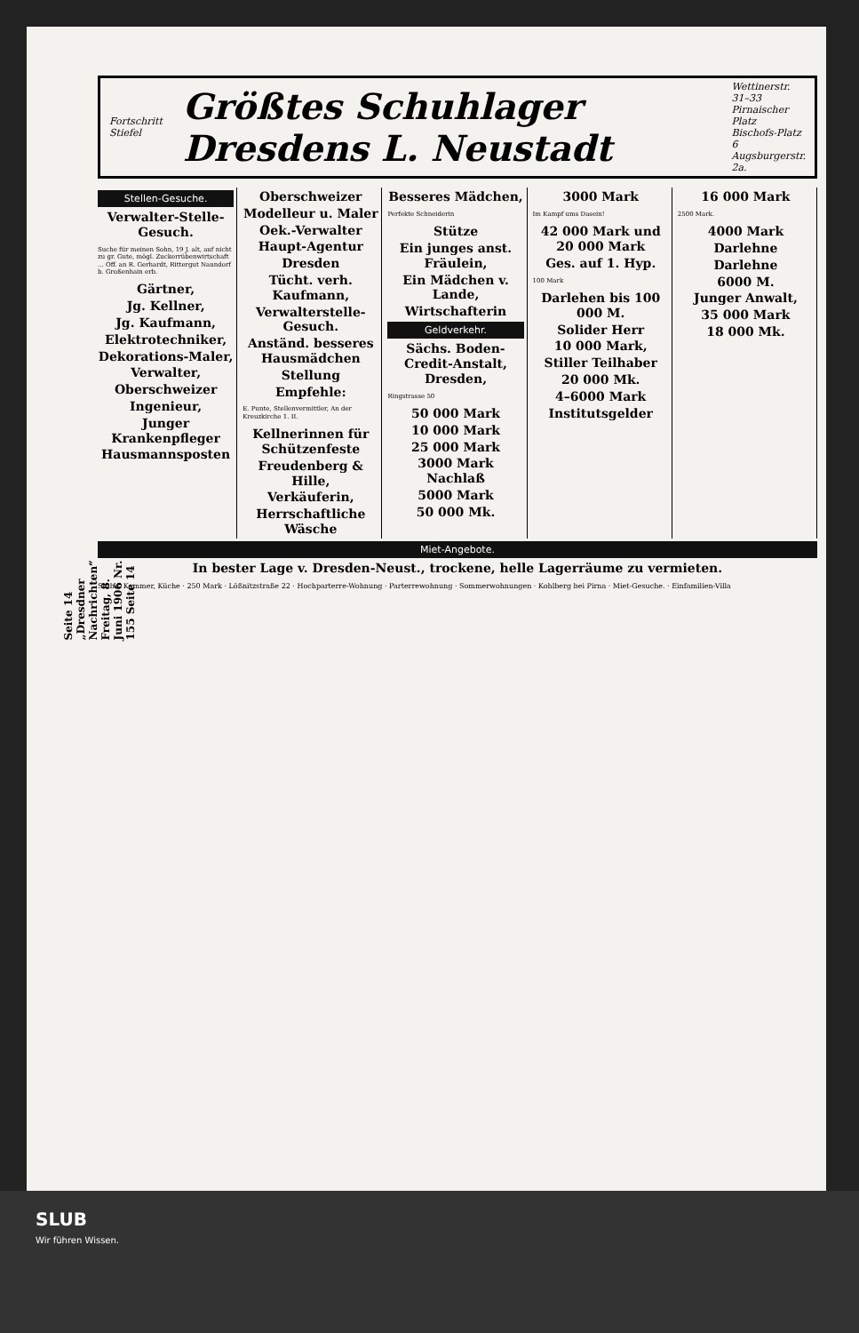Seite 14 „Dresdner Nachrichten“ Freitag, 8. Juni 1906 Nr. 155 Seite 14
Fortschritt Stiefel
Größtes Schuhlager Dresdens L. Neustadt
Wettinerstr. 31–33
Pirnaischer Platz
Bischofs-Platz 6
Augsburgerstr. 2a.
Stellen-Gesuche.
Verwalter-Stelle-Gesuch.
Suche für meinen Sohn, 19 J. alt, auf nicht zu gr. Gute, mögl. Zuckerrübenwirtschaft ... Off. an R. Gerhardt, Rittergut Naundorf b. Großenhain erb.
Gärtner,
Jg. Kellner,
Jg. Kaufmann,
Elektrotechniker,
Dekorations-Maler,
Verwalter,
Oberschweizer
Ingenieur,
Junger Krankenpfleger
Hausmannsposten
Oberschweizer
Modelleur u. Maler
Oek.-Verwalter
Haupt-Agentur
Dresden
Tücht. verh. Kaufmann,
Verwalterstelle-Gesuch.
Anständ. besseres Hausmädchen
Stellung
Empfehle:
E. Punte, Stellenvermittler, An der Kreuzkirche 1. II.
Kellnerinnen für Schützenfeste
Freudenberg & Hille,
Verkäuferin,
Herrschaftliche Wäsche
Besseres Mädchen,
Perfekte Schneiderin
Stütze
Ein junges anst. Fräulein,
Ein Mädchen v. Lande,
Wirtschafterin
Geldverkehr.
Sächs. Boden-Credit-Anstalt, Dresden,
Ringstrasse 50
50 000 Mark
10 000 Mark
25 000 Mark
3000 Mark Nachlaß
5000 Mark
50 000 Mk.
3000 Mark
Im Kampf ums Dasein!
42 000 Mark und 20 000 Mark
Ges. auf 1. Hyp.
100 Mark
Darlehen bis 100 000 M.
Solider Herr
10 000 Mark,
Stiller Teilhaber
20 000 Mk.
4–6000 Mark
Institutsgelder
16 000 Mark
2500 Mark.
4000 Mark
Darlehne
Darlehne
6000 M.
Junger Anwalt,
35 000 Mark
18 000 Mk.
Miet-Angebote.
In bester Lage v. Dresden-Neust., trockene, helle Lagerräume zu vermieten.
Stube, Kammer, Küche · 250 Mark · Lößnitzstraße 22 · Hochparterre-Wohnung · Parterrewohnung · Sommerwohnungen · Kohlberg bei Pirna · Miet-Gesuche. · Einfamilien-Villa
SLUB
Wir führen Wissen.